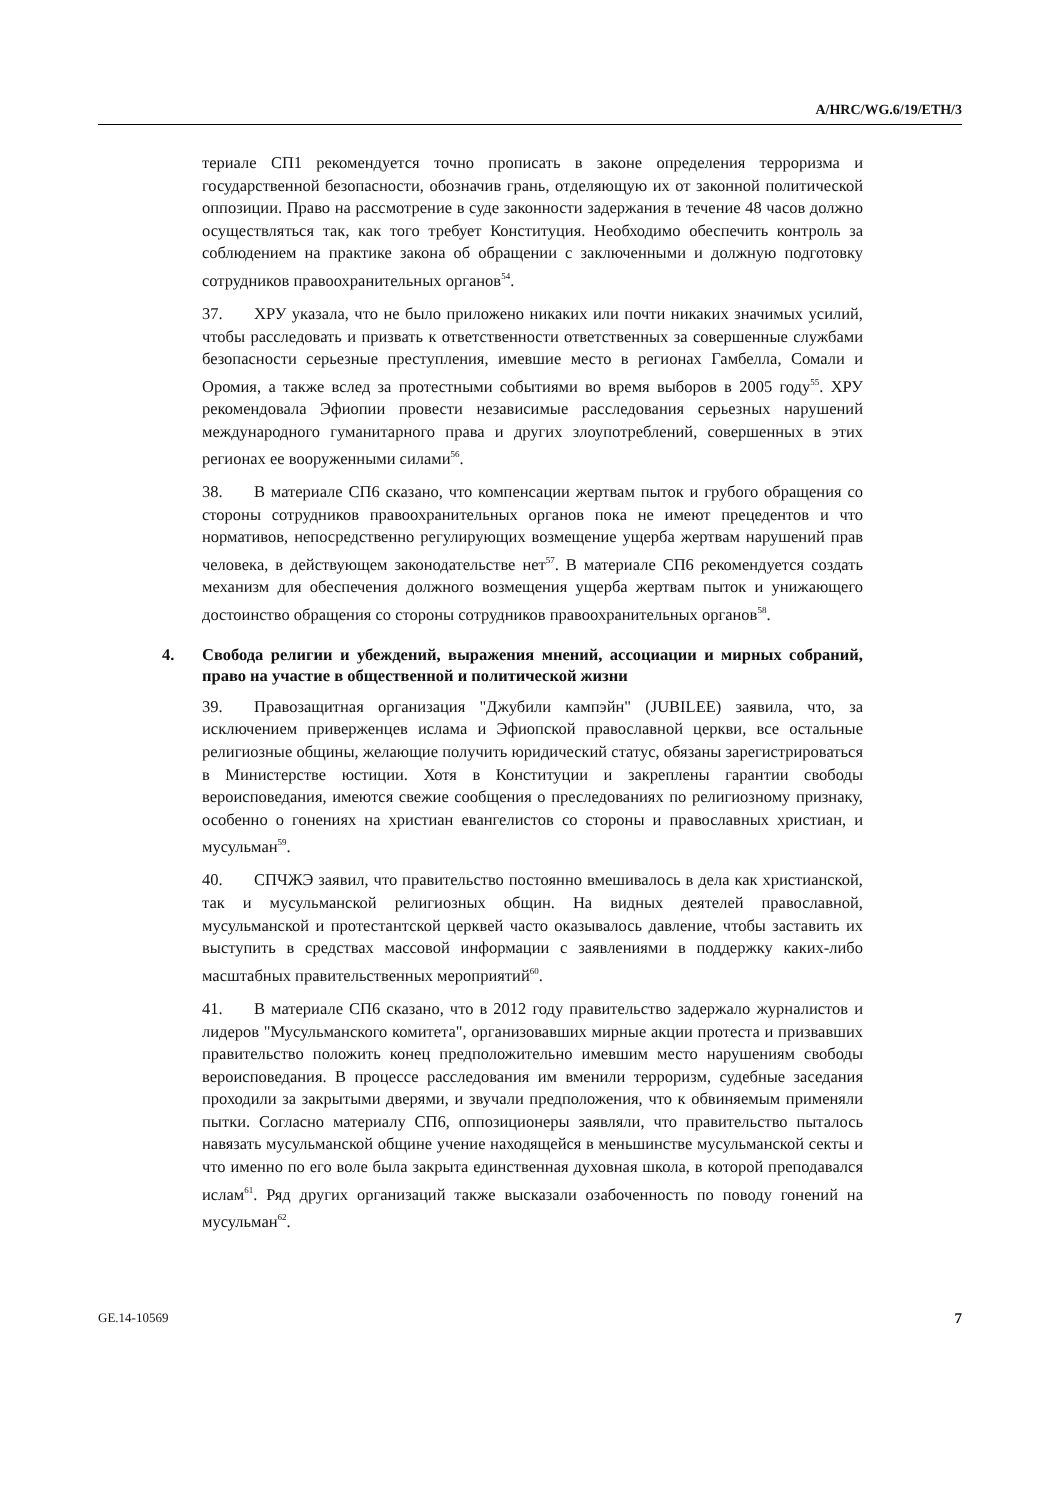A/HRC/WG.6/19/ETH/3
териале СП1 рекомендуется точно прописать в законе определения терроризма и государственной безопасности, обозначив грань, отделяющую их от законной политической оппозиции. Право на рассмотрение в суде законности задержания в течение 48 часов должно осуществляться так, как того требует Конституция. Необходимо обеспечить контроль за соблюдением на практике закона об обращении с заключенными и должную подготовку сотрудников правоохранительных органов<sup>54</sup>.
37. ХРУ указала, что не было приложено никаких или почти никаких значимых усилий, чтобы расследовать и призвать к ответственности ответственных за совершенные службами безопасности серьезные преступления, имевшие место в регионах Гамбелла, Сомали и Оромия, а также вслед за протестными событиями во время выборов в 2005 году<sup>55</sup>. ХРУ рекомендовала Эфиопии провести независимые расследования серьезных нарушений международного гуманитарного права и других злоупотреблений, совершенных в этих регионах ее вооруженными силами<sup>56</sup>.
38. В материале СП6 сказано, что компенсации жертвам пыток и грубого обращения со стороны сотрудников правоохранительных органов пока не имеют прецедентов и что нормативов, непосредственно регулирующих возмещение ущерба жертвам нарушений прав человека, в действующем законодательстве нет<sup>57</sup>. В материале СП6 рекомендуется создать механизм для обеспечения должного возмещения ущерба жертвам пыток и унижающего достоинство обращения со стороны сотрудников правоохранительных органов<sup>58</sup>.
4. Свобода религии и убеждений, выражения мнений, ассоциации и мирных собраний, право на участие в общественной и политической жизни
39. Правозащитная организация "Джубили кампэйн" (JUBILEE) заявила, что, за исключением приверженцев ислама и Эфиопской православной церкви, все остальные религиозные общины, желающие получить юридический статус, обязаны зарегистрироваться в Министерстве юстиции. Хотя в Конституции и закреплены гарантии свободы вероисповедания, имеются свежие сообщения о преследованиях по религиозному признаку, особенно о гонениях на христиан евангелистов со стороны и православных христиан, и мусульман<sup>59</sup>.
40. СПЧЖЭ заявил, что правительство постоянно вмешивалось в дела как христианской, так и мусульманской религиозных общин. На видных деятелей православной, мусульманской и протестантской церквей часто оказывалось давление, чтобы заставить их выступить в средствах массовой информации с заявлениями в поддержку каких-либо масштабных правительственных мероприятий<sup>60</sup>.
41. В материале СП6 сказано, что в 2012 году правительство задержало журналистов и лидеров "Мусульманского комитета", организовавших мирные акции протеста и призвавших правительство положить конец предположительно имевшим место нарушениям свободы вероисповедания. В процессе расследования им вменили терроризм, судебные заседания проходили за закрытыми дверями, и звучали предположения, что к обвиняемым применяли пытки. Согласно материалу СП6, оппозиционеры заявляли, что правительство пыталось навязать мусульманской общине учение находящейся в меньшинстве мусульманской секты и что именно по его воле была закрыта единственная духовная школа, в которой преподавался ислам<sup>61</sup>. Ряд других организаций также высказали озабоченность по поводу гонений на мусульман<sup>62</sup>.
GE.14-10569 7